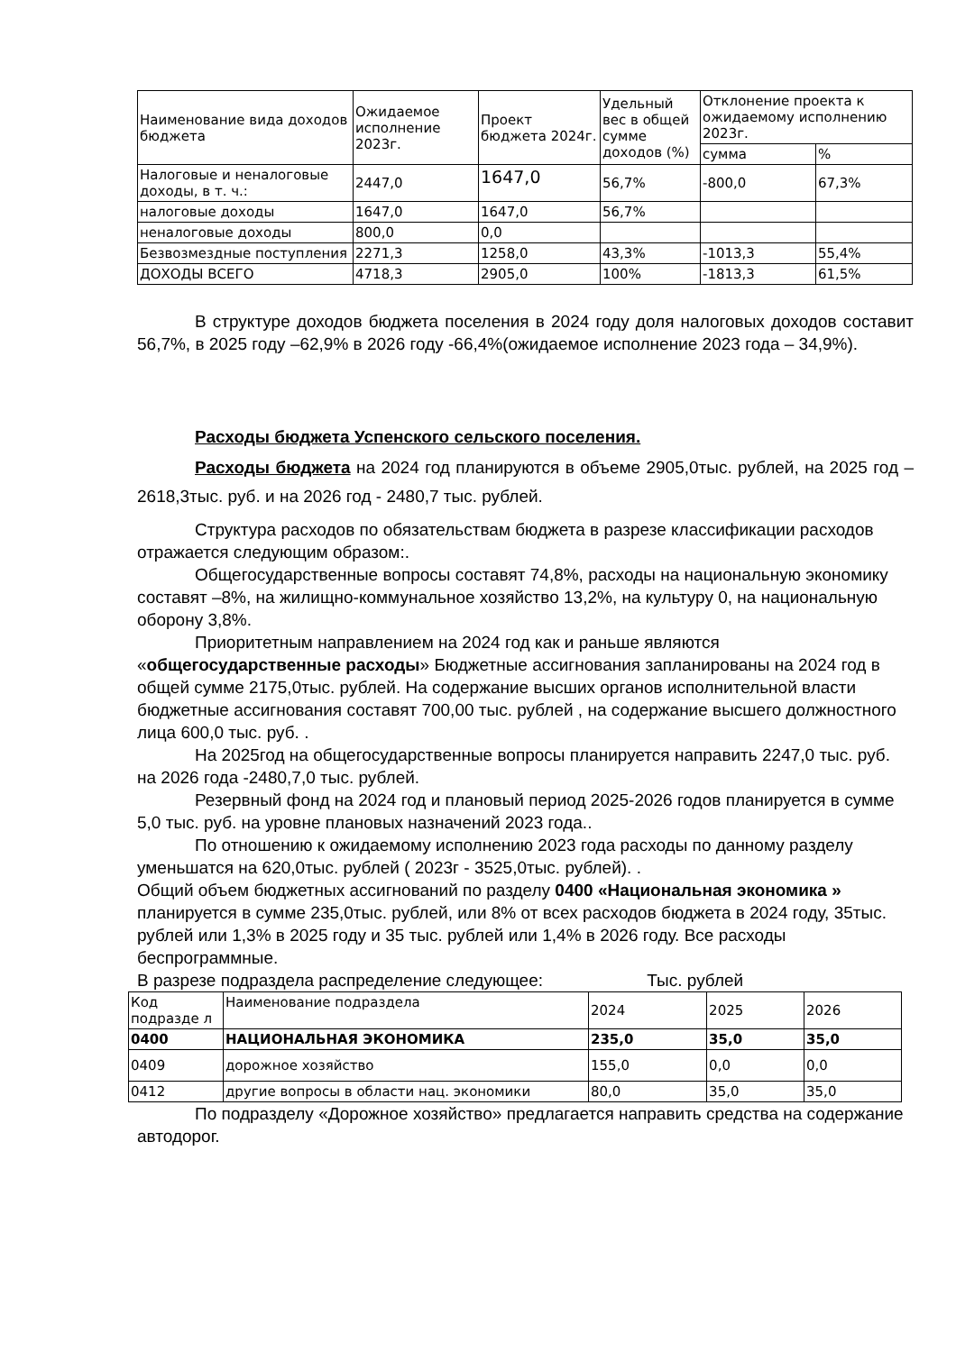| Наименование вида доходов бюджета | Ожидаемое исполнение 2023г. | Проект бюджета 2024г. | Удельный вес в общей сумме доходов (%) | Отклонение проекта к ожидаемому исполнению 2023г. | |
| --- | --- | --- | --- | --- | --- |
| | | | | сумма | % |
| Налоговые и неналоговые доходы, в т. ч.: | 2447,0 | 1647,0 | 56,7% | -800,0 | 67,3% |
| налоговые доходы | 1647,0 | 1647,0 | 56,7% | | |
| неналоговые доходы | 800,0 | 0,0 | | | |
| Безвозмездные поступления | 2271,3 | 1258,0 | 43,3% | -1013,3 | 55,4% |
| ДОХОДЫ ВСЕГО | 4718,3 | 2905,0 | 100% | -1813,3 | 61,5% |
В структуре доходов бюджета поселения в 2024 году доля налоговых доходов составит 56,7%, в 2025 году –62,9% в 2026 году -66,4%(ожидаемое исполнение 2023 года – 34,9%).
Расходы бюджета Успенского сельского поселения.
Расходы бюджета на 2024 год планируются в объеме 2905,0тыс. рублей, на 2025 год – 2618,3тыс. руб. и на 2026 год - 2480,7 тыс. рублей.
Структура расходов по обязательствам бюджета в разрезе классификации расходов отражается следующим образом:.
Общегосударственные вопросы составят 74,8%, расходы на национальную экономику составят –8%, на жилищно-коммунальное хозяйство 13,2%, на культуру 0, на национальную оборону 3,8%.
Приоритетным направлением на 2024 год как и раньше являются «общегосударственные расходы» Бюджетные ассигнования запланированы на 2024 год в общей сумме 2175,0тыс. рублей. На содержание высших органов исполнительной власти бюджетные ассигнования составят 700,00 тыс. рублей , на содержание высшего должностного лица 600,0 тыс. руб. .
На 2025год на общегосударственные вопросы планируется направить 2247,0 тыс. руб. на 2026 года -2480,7,0 тыс. рублей.
Резервный фонд на 2024 год и плановый период 2025-2026 годов планируется в сумме 5,0 тыс. руб. на уровне плановых назначений 2023 года..
По отношению к ожидаемому исполнению 2023 года расходы по данному разделу уменьшатся на 620,0тыс. рублей ( 2023г - 3525,0тыс. рублей). .
Общий объем бюджетных ассигнований по разделу 0400 «Национальная экономика » планируется в сумме 235,0тыс. рублей, или 8% от всех расходов бюджета в 2024 году, 35тыс. рублей или 1,3% в 2025 году и 35 тыс. рублей или 1,4% в 2026 году. Все расходы беспрограммные.
В разрезе подраздела распределение следующее: Тыс. рублей
| Код подразде л | Наименование подраздела | 2024 | 2025 | 2026 |
| 0400 | НАЦИОНАЛЬНАЯ ЭКОНОМИКА | 235,0 | 35,0 | 35,0 |
| 0409 | дорожное хозяйство | 155,0 | 0,0 | 0,0 |
| 0412 | другие вопросы в области нац. экономики | 80,0 | 35,0 | 35,0 |
По подразделу «Дорожное хозяйство» предлагается направить средства на содержание автодорог.